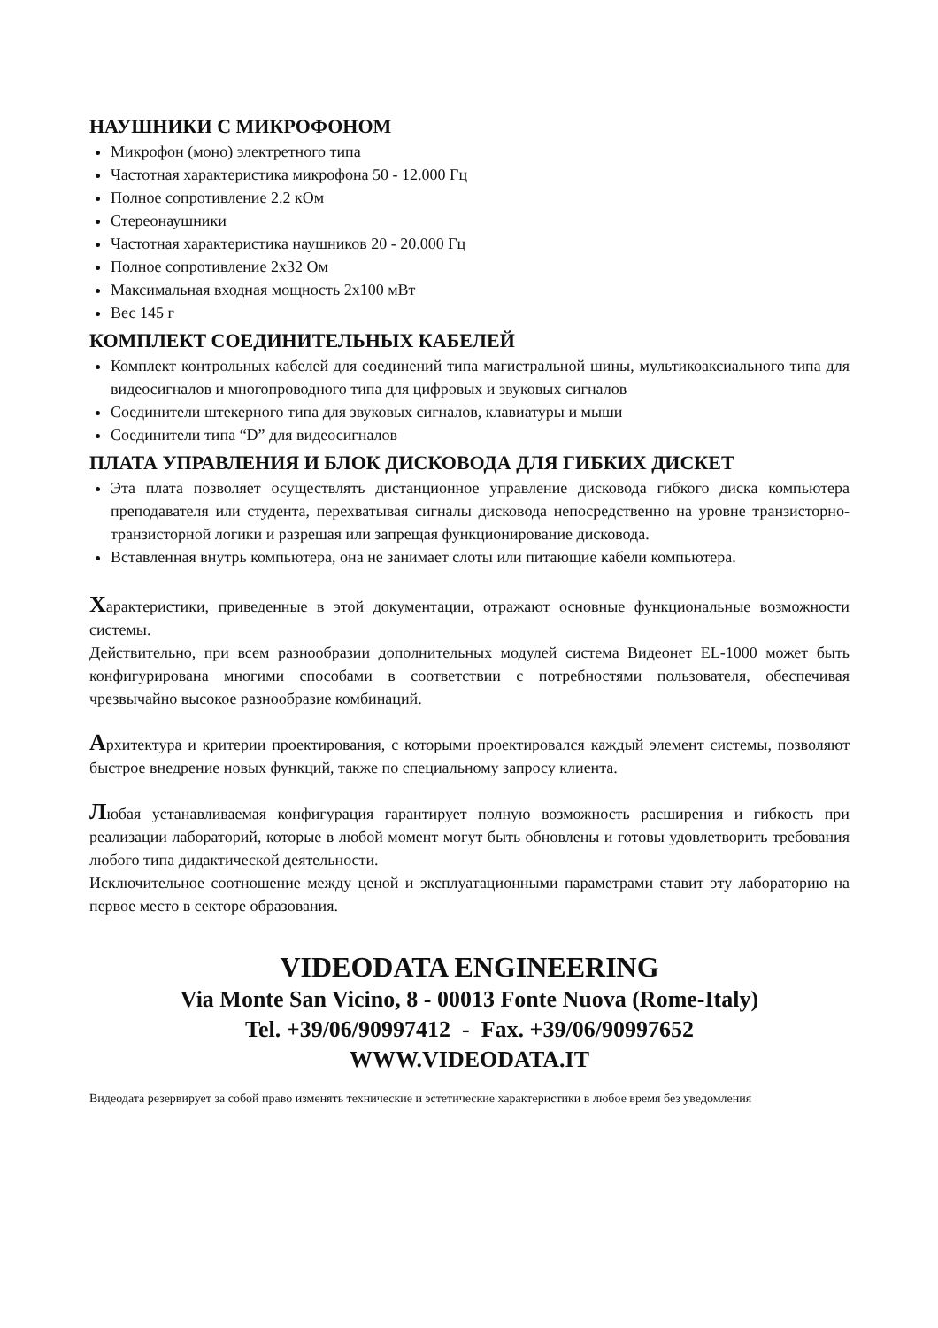НАУШНИКИ С МИКРОФОНОМ
Микрофон (моно) электретного типа
Частотная характеристика микрофона 50 - 12.000 Гц
Полное сопротивление 2.2 кОм
Стереонаушники
Частотная характеристика наушников 20 - 20.000 Гц
Полное сопротивление 2x32 Ом
Максимальная входная мощность 2x100 мВт
Вес 145 г
КОМПЛЕКТ СОЕДИНИТЕЛЬНЫХ КАБЕЛЕЙ
Комплект контрольных кабелей для соединений типа магистральной шины, мультикоаксиального типа для видеосигналов и многопроводного типа для цифровых и звуковых сигналов
Соединители штекерного типа для звуковых сигналов, клавиатуры и мыши
Соединители типа “D” для видеосигналов
ПЛАТА УПРАВЛЕНИЯ И БЛОК ДИСКОВОДА ДЛЯ ГИБКИХ ДИСКЕТ
Эта плата позволяет осуществлять дистанционное управление дисковода гибкого диска компьютера преподавателя или студента, перехватывая сигналы дисковода непосредственно на уровне транзисторно-транзисторной логики и разрешая или запрещая функционирование дисковода.
Вставленная внутрь компьютера, она не занимает слоты или питающие кабели компьютера.
Характеристики, приведенные в этой документации, отражают основные функциональные возможности системы.
Действительно, при всем разнообразии дополнительных модулей система Видеонет EL-1000 может быть конфигурирована многими способами в соответствии с потребностями пользователя, обеспечивая чрезвычайно высокое разнообразие комбинаций.
Архитектура и критерии проектирования, с которыми проектировался каждый элемент системы, позволяют быстрое внедрение новых функций, также по специальному запросу клиента.
Любая устанавливаемая конфигурация гарантирует полную возможность расширения и гибкость при реализации лабораторий, которые в любой момент могут быть обновлены и готовы удовлетворить требования любого типа дидактической деятельности.
Исключительное соотношение между ценой и эксплуатационными параметрами ставит эту лабораторию на первое место в секторе образования.
VIDEODATA ENGINEERING
Via Monte San Vicino, 8 - 00013 Fonte Nuova (Rome-Italy)
Tel. +39/06/90997412 - Fax. +39/06/90997652
WWW.VIDEODATA.IT
Видеодата резервирует за собой право изменять технические и эстетические характеристики в любое время без уведомления